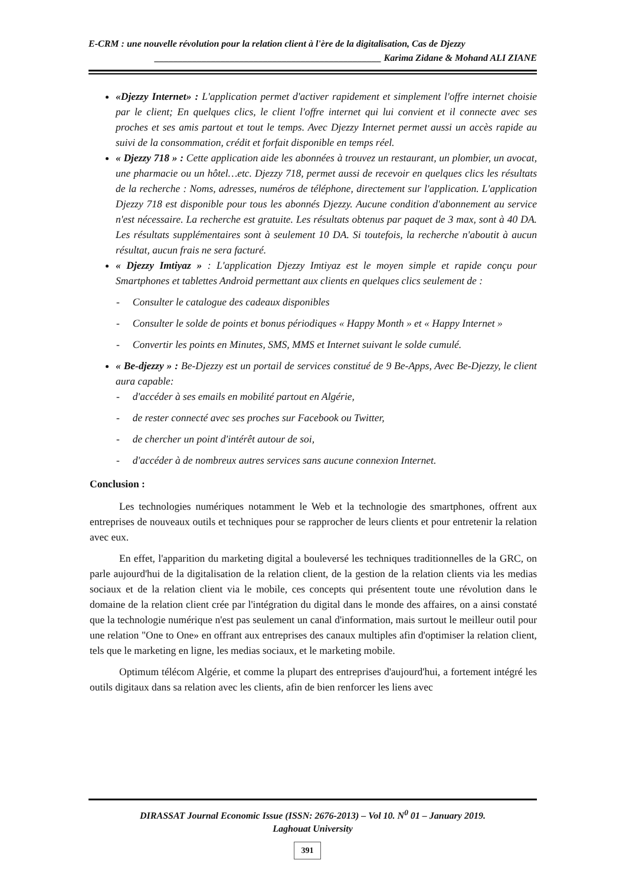E-CRM : une nouvelle révolution pour la relation client à l'ère de la digitalisation, Cas de Djezzy
________________________________________________ Karima Zidane & Mohand ALI ZIANE
«Djezzy Internet» : L'application permet d'activer rapidement et simplement l'offre internet choisie par le client; En quelques clics, le client l'offre internet qui lui convient et il connecte avec ses proches et ses amis partout et tout le temps. Avec Djezzy Internet permet aussi un accès rapide au suivi de la consommation, crédit et forfait disponible en temps réel.
« Djezzy 718 » : Cette application aide les abonnées à trouvez un restaurant, un plombier, un avocat, une pharmacie ou un hôtel…etc. Djezzy 718, permet aussi de recevoir en quelques clics les résultats de la recherche : Noms, adresses, numéros de téléphone, directement sur l'application. L'application Djezzy 718 est disponible pour tous les abonnés Djezzy. Aucune condition d'abonnement au service n'est nécessaire. La recherche est gratuite. Les résultats obtenus par paquet de 3 max, sont à 40 DA. Les résultats supplémentaires sont à seulement 10 DA. Si toutefois, la recherche n'aboutit à aucun résultat, aucun frais ne sera facturé.
« Djezzy Imtiyaz » : L'application Djezzy Imtiyaz est le moyen simple et rapide conçu pour Smartphones et tablettes Android permettant aux clients en quelques clics seulement de :
- Consulter le catalogue des cadeaux disponibles
- Consulter le solde de points et bonus périodiques « Happy Month » et « Happy Internet »
- Convertir les points en Minutes, SMS, MMS et Internet suivant le solde cumulé.
« Be-djezzy » : Be-Djezzy est un portail de services constitué de 9 Be-Apps, Avec Be-Djezzy, le client aura capable:
- d'accéder à ses emails en mobilité partout en Algérie,
- de rester connecté avec ses proches sur Facebook ou Twitter,
- de chercher un point d'intérêt autour de soi,
- d'accéder à de nombreux autres services sans aucune connexion Internet.
Conclusion :
Les technologies numériques notamment le Web et la technologie des smartphones, offrent aux entreprises de nouveaux outils et techniques pour se rapprocher de leurs clients et pour entretenir la relation avec eux.
En effet, l'apparition du marketing digital a bouleversé les techniques traditionnelles de la GRC, on parle aujourd'hui de la digitalisation de la relation client, de la gestion de la relation clients via les medias sociaux et de la relation client via le mobile, ces concepts qui présentent toute une révolution dans le domaine de la relation client crée par l'intégration du digital dans le monde des affaires, on a ainsi constaté que la technologie numérique n'est pas seulement un canal d'information, mais surtout le meilleur outil pour une relation "One to One» en offrant aux entreprises des canaux multiples afin d'optimiser la relation client, tels que le marketing en ligne, les medias sociaux, et le marketing mobile.
Optimum télécom Algérie, et comme la plupart des entreprises d'aujourd'hui, a fortement intégré les outils digitaux dans sa relation avec les clients, afin de bien renforcer les liens avec
DIRASSAT Journal Economic Issue (ISSN: 2676-2013) – Vol 10. N<sup>0</sup> 01 – January 2019.
Laghouat University
391